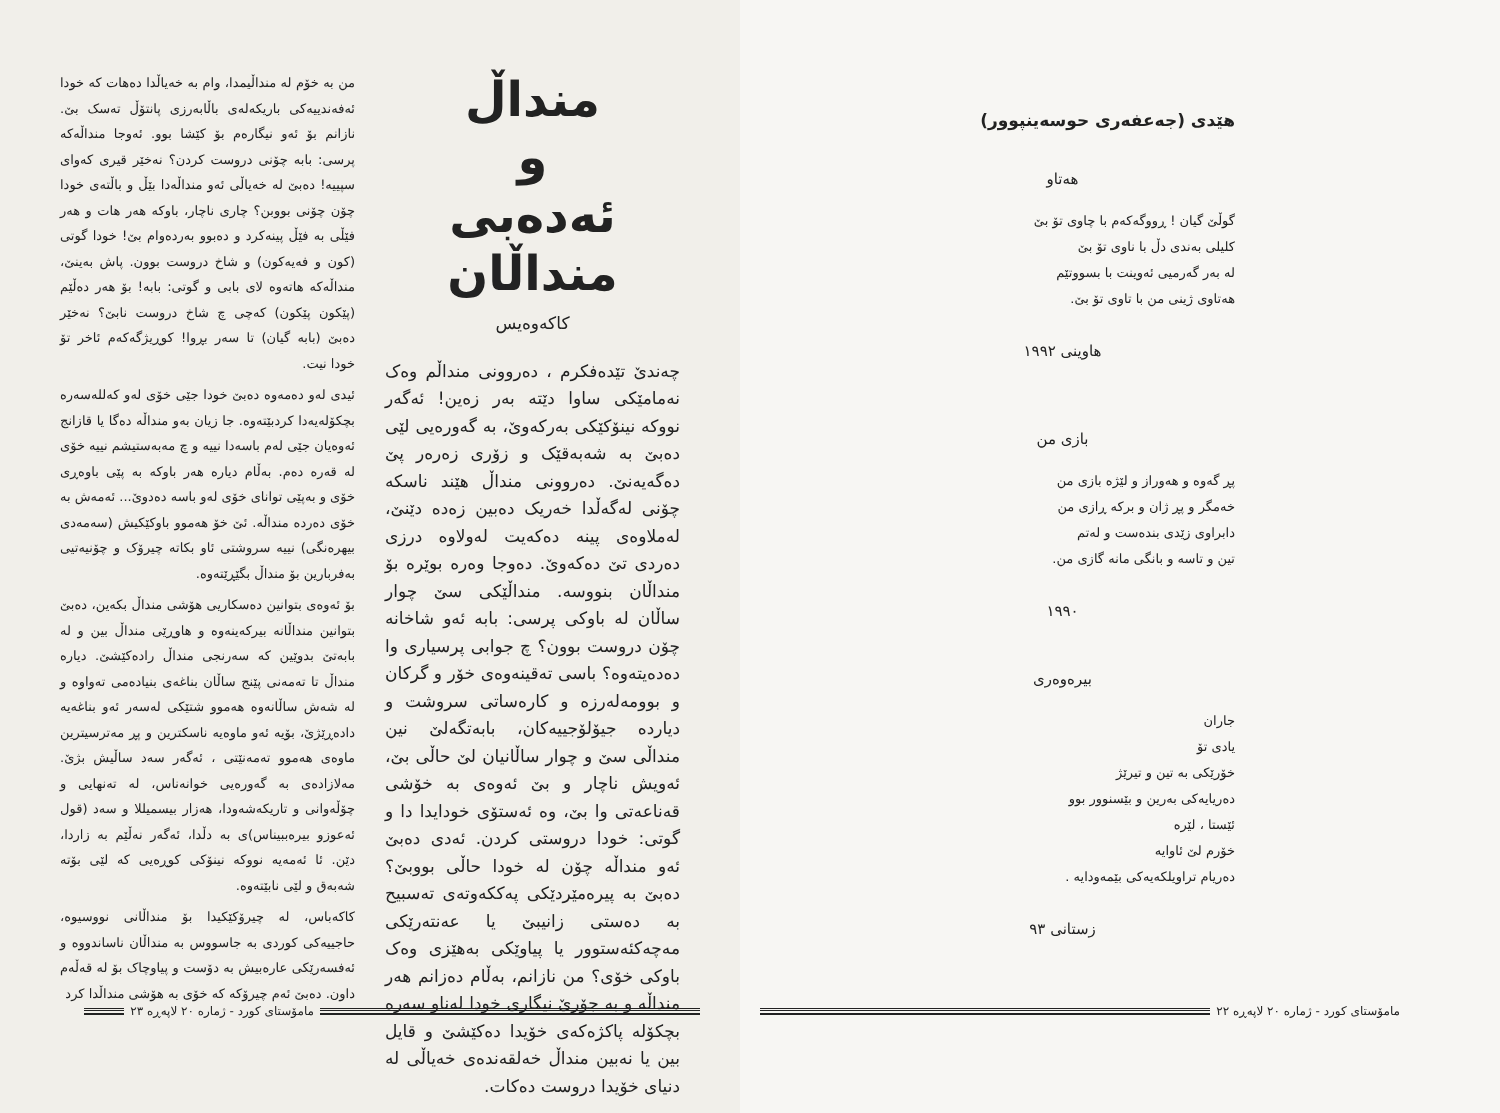هێدی (جەعفەری حوسەینپوور)
هەتاو
گوڵێ گیان ! ڕووگەکەم با چاوی تۆ بێ
کلیلی بەندی دڵ با ناوی تۆ بێ
لە بەر گەرمیی ئەوینت با بسووتێم
هەتاوی ژینی من با تاوی تۆ بێ.
هاوینی ١٩٩٢
بازی من
پڕ گەوە و هەوراز و لێژە بازی من
خەمگر و پڕ ژان و برکە ڕازی من
دابراوی زێدی بندەست و لەتم
تین و تاسە و بانگی مانە گازی من.
١٩٩٠
بیرەوەری
جاران
یادی تۆ
خۆرێکی بە تین و تیرێژ
دەریایەکی بەرین و بێسنوور بوو
ئێستا ، لێرە
خۆرم لێ ئاوایە
دەریام تراویلکەیەکی بێمەودایە .
زستانی ٩٣
مامۆستای کورد - ژمارە ٢٠ لاپەڕە ٢٢
منداڵ
و
ئەدەبی منداڵان
کاکەوەیس
چەندێ تێدەفکرم ، دەروونی منداڵم وەک نەمامێکی ساوا دێتە بەر زەین! ئەگەر نووکە نینۆکێکی بەرکەوێ، بە گەورەیی لێی دەبێ بە شەبەقێک و زۆری زەرەر پێ دەگەیەنێ. دەروونی منداڵ هێند ناسکە چۆنی لەگەڵدا خەریک دەبین زەدە دێنێ، لەملاوەی پینە دەکەیت لەولاوە درزی دەردی تێ دەکەوێ. دەوجا وەرە بوێرە بۆ منداڵان بنووسە. منداڵێکی سێ چوار ساڵان لە باوکی پرسی: بابە ئەو شاخانە چۆن دروست بوون؟ چ جوابی پرسیاری وا دەدەیتەوە؟ باسی تەقینەوەی خۆر و گرکان و بوومەلەرزە و کارەساتی سروشت و دیاردە جیۆلۆجییەکان، بابەتگەلێ نین منداڵی سێ و چوار ساڵانیان لێ حاڵی بێ، ئەویش ناچار و بێ ئەوەی بە خۆشی قەناعەتی وا بێ، وە ئەستۆی خودایدا دا و گوتی: خودا دروستی کردن. ئەدی دەبێ ئەو منداڵە چۆن لە خودا حاڵی بووبێ؟ دەبێ بە پیرەمێردێکی پەککەوتەی تەسبیح بە دەستی زانیبێ یا عەنتەرێکی مەچەکئەستوور یا پیاوێکی بەهێزی وەک باوکی خۆی؟ من نازانم، بەڵام دەزانم هەر منداڵە و بە جۆرێ نیگاری خودا لەناو سەرە بچکۆلە پاکژەکەی خۆیدا دەکێشێ و قایل بین یا نەبین منداڵ خەلقەندەی خەیاڵی لە دنیای خۆیدا دروست دەکات.
من بە خۆم لە منداڵیمدا، وام بە خەیاڵدا دەهات کە خودا ئەفەندییەکی باریکەلەی باڵابەرزی پانتۆڵ تەسک بێ. نازانم بۆ ئەو نیگارەم بۆ کێشا بوو. ئەوجا منداڵەکە پرسی: بابە چۆنی دروست کردن؟ نەخێر قیری کەوای سپییە! دەبێ لە خەیاڵی ئەو منداڵەدا بێڵ و باڵتەی خودا چۆن چۆنی بووبن؟ چاری ناچار، باوکە هەر هات و هەر فێڵی بە فێڵ پینەکرد و دەبوو بەردەوام بێ! خودا گوتی (کون و فەیەکون) و شاخ دروست بوون. پاش بەینێ، منداڵەکە هاتەوە لای بابی و گوتی: بابە! بۆ هەر دەڵێم (پێکون پێکون) کەچی چ شاخ دروست نابێ؟ نەخێر دەبێ (بابە گیان) تا سەر بڕوا! کوڕیژگەکەم ئاخر تۆ خودا نیت.
ئیدی لەو دەمەوە دەبێ خودا جێی خۆی لەو کەللەسەرە بچکۆلەیەدا کردبێتەوە. جا زیان بەو منداڵە دەگا یا قازانج ئەوەیان جێی لەم باسەدا نییە و چ مەبەستیشم نییە خۆی لە قەرە دەم. بەڵام دیارە هەر باوکە بە پێی باوەڕی خۆی و بەپێی توانای خۆی لەو باسە دەدوێ... ئەمەش بە خۆی دەردە منداڵە. ئێ خۆ هەموو باوکێکیش (سەمەدی بیهرەنگی) نییە سروشتی ئاو بکاتە چیرۆک و چۆنیەتیی بەفربارین بۆ منداڵ بگێڕێتەوە.
بۆ ئەوەی بتوانین دەسکاریی هۆشی منداڵ بکەین، دەبێ بتوانین منداڵانە بیرکەینەوە و هاوڕێی منداڵ بین و لە بابەتێ بدوێین کە سەرنجی منداڵ رادەکێشێ. دیارە منداڵ تا تەمەنی پێنج ساڵان بناغەی بنیادەمی تەواوە و لە شەش ساڵانەوە هەموو شتێکی لەسەر ئەو بناغەیە دادەڕێژێ، بۆیە ئەو ماوەیە ناسکترین و پڕ مەترسیترین ماوەی هەموو تەمەنێتی ، ئەگەر سەد ساڵیش بژێ. مەلازادەی بە گەورەیی خوانەناس، لە تەنهایی و چۆڵەوانی و تاریکەشەودا، هەزار بیسمیللا و سەد (قول ئەعوزو بیرەببیناس)ی بە دڵدا، ئەگەر نەڵێم بە زاردا، دێن. ئا ئەمەیە نووکە نینۆکی کوڕەیی کە لێی بۆتە شەبەق و لێی نابێتەوە.
کاکەباس، لە چیرۆکێکیدا بۆ منداڵانی نووسیوە، حاجییەکی کوردی بە جاسووس بە منداڵان ناساندووە و ئەفسەرێکی عارەبیش بە دۆست و پیاوچاک بۆ لە قەڵەم داون. دەبێ ئەم چیرۆکە کە خۆی بە هۆشی منداڵدا کرد
مامۆستای کورد - ژمارە ٢٠ لاپەڕە ٢٣